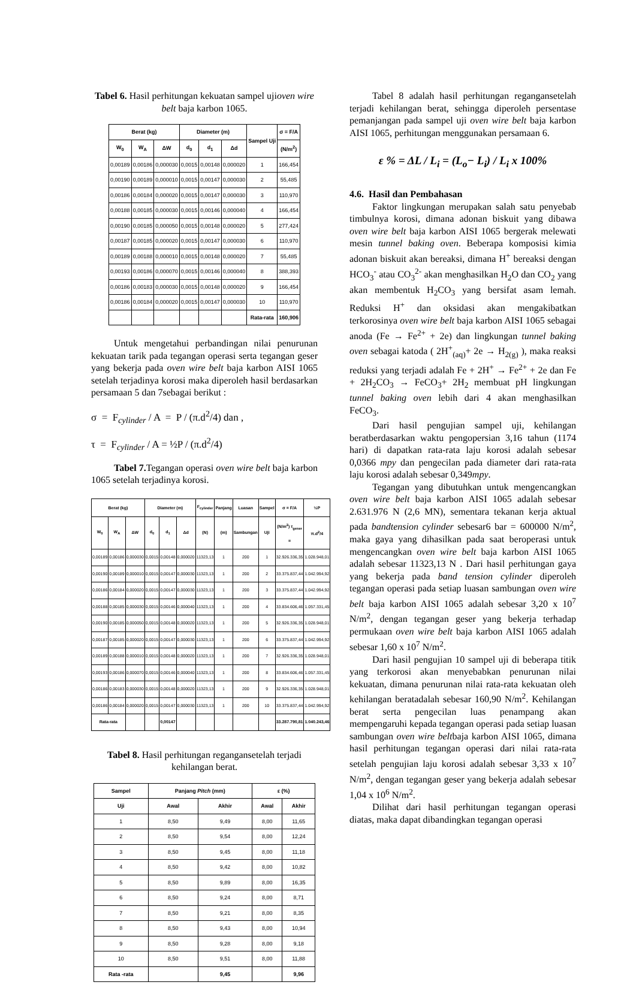Tabel 6. Hasil perhitungan kekuatan sampel ujioven wire belt baja karbon 1065.
| Berat (kg) | | | Diameter (m) | | | Sampel Uji | σ = F/A |
| --- | --- | --- | --- | --- | --- | --- | --- |
| W<sub>0</sub> | W<sub>A</sub> | ΔW | d<sub>0</sub> | d<sub>1</sub> | Δd | | (N/m<sup>2</sup>) |
| 0,00189 | 0,00186 | 0,000030 | 0,0015 | 0,00148 | 0,000020 | 1 | 166,454 |
| 0,00190 | 0,00189 | 0,000010 | 0,0015 | 0,00147 | 0,000030 | 2 | 55,485 |
| 0,00186 | 0,00184 | 0,000020 | 0,0015 | 0,00147 | 0,000030 | 3 | 110,970 |
| 0,00188 | 0,00185 | 0,000030 | 0,0015 | 0,00146 | 0,000040 | 4 | 166,454 |
| 0,00190 | 0,00185 | 0,000050 | 0,0015 | 0,00148 | 0,000020 | 5 | 277,424 |
| 0,00187 | 0,00185 | 0,000020 | 0,0015 | 0,00147 | 0,000030 | 6 | 110,970 |
| 0,00189 | 0,00188 | 0,000010 | 0,0015 | 0,00148 | 0,000020 | 7 | 55,485 |
| 0,00193 | 0,00186 | 0,000070 | 0,0015 | 0,00146 | 0,000040 | 8 | 388,393 |
| 0,00186 | 0,00183 | 0,000030 | 0,0015 | 0,00148 | 0,000020 | 9 | 166,454 |
| 0,00186 | 0,00184 | 0,000020 | 0,0015 | 0,00147 | 0,000030 | 10 | 110,970 |
| | | | | | | Rata-rata | 160,906 |
Untuk mengetahui perbandingan nilai penurunan kekuatan tarik pada tegangan operasi serta tegangan geser yang bekerja pada oven wire belt baja karbon AISI 1065 setelah terjadinya korosi maka diperoleh hasil berdasarkan persamaan 5 dan 7sebagai berikut :
σ = F<sub>cylinder</sub> / A = P / (π.d<sup>2</sup>/4) dan ,
τ = F<sub>cylinder</sub> / A = ½P / (π.d<sup>2</sup>/4)
Tabel 7. Tegangan operasi oven wire belt baja karbon 1065 setelah terjadinya korosi.
| Berat (kg) | | | Diameter (m) | | | F<sub>cylinder</sub> | Panjang | Luasan | Sampel | σ = F/A | ½P |
| --- | --- | --- | --- | --- | --- | --- | --- | --- | --- | --- | --- |
| W<sub>0</sub> | W<sub>A</sub> | ΔW | d<sub>0</sub> | d<sub>1</sub> | Δd | (N) | (m) | Sambungan | Uji | (N/m<sup>2</sup>) τ<sub>geser</sub> = | π.d<sup>2</sup>/4 |
| 0,00189 | 0,00186 | 0,000030 | 0,0015 | 0,00148 | 0,000020 | 11323,13 | 1 | 200 | 1 | 32.926.336,35 | 1.028.948,01 |
| 0,00190 | 0,00189 | 0,000010 | 0,0015 | 0,00147 | 0,000030 | 11323,13 | 1 | 200 | 2 | 33.375.837,44 | 1.042.994,92 |
| 0,00186 | 0,00184 | 0,000020 | 0,0015 | 0,00147 | 0,000030 | 11323,13 | 1 | 200 | 3 | 33.375.837,44 | 1.042.994,92 |
| 0,00188 | 0,00185 | 0,000030 | 0,0015 | 0,00146 | 0,000040 | 11323,13 | 1 | 200 | 4 | 33.834.606,46 | 1.057.331,45 |
| 0,00190 | 0,00185 | 0,000050 | 0,0015 | 0,00148 | 0,000020 | 11323,13 | 1 | 200 | 5 | 32.926.336,35 | 1.028.948,01 |
| 0,00187 | 0,00185 | 0,000020 | 0,0015 | 0,00147 | 0,000030 | 11323,13 | 1 | 200 | 6 | 33.375.837,44 | 1.042.994,92 |
| 0,00189 | 0,00188 | 0,000010 | 0,0015 | 0,00148 | 0,000020 | 11323,13 | 1 | 200 | 7 | 32.926.336,35 | 1.028.948,01 |
| 0,00193 | 0,00186 | 0,000070 | 0,0015 | 0,00146 | 0,000040 | 11323,13 | 1 | 200 | 8 | 33.834.606,46 | 1.057.331,45 |
| 0,00186 | 0,00183 | 0,000030 | 0,0015 | 0,00148 | 0,000020 | 11323,13 | 1 | 200 | 9 | 32.926.336,35 | 1.028.948,01 |
| 0,00186 | 0,00184 | 0,000020 | 0,0015 | 0,00147 | 0,000030 | 11323,13 | 1 | 200 | 10 | 33.375.837,44 | 1.042.994,92 |
| Rata-rata | | | | 0,00147 | | | | | | 33.287.790,81 | 1.040.243,46 |
Tabel 8. Hasil perhitungan regangansetelah terjadi kehilangan berat.
| Sampel | Panjang Pitch (mm) | | ε (%) | |
| --- | --- | --- | --- | --- |
| Uji | Awal | Akhir | Awal | Akhir |
| 1 | 8,50 | 9,49 | 8,00 | 11,65 |
| 2 | 8,50 | 9,54 | 8,00 | 12,24 |
| 3 | 8,50 | 9,45 | 8,00 | 11,18 |
| 4 | 8,50 | 9,42 | 8,00 | 10,82 |
| 5 | 8,50 | 9,89 | 8,00 | 16,35 |
| 6 | 8,50 | 9,24 | 8,00 | 8,71 |
| 7 | 8,50 | 9,21 | 8,00 | 8,35 |
| 8 | 8,50 | 9,43 | 8,00 | 10,94 |
| 9 | 8,50 | 9,28 | 8,00 | 9,18 |
| 10 | 8,50 | 9,51 | 8,00 | 11,88 |
| Rata -rata | | 9,45 | | 9,96 |
Tabel 8 adalah hasil perhitungan regangansetelah terjadi kehilangan berat, sehingga diperoleh persentase pemanjangan pada sampel uji oven wire belt baja karbon AISI 1065, perhitungan menggunakan persamaan 6.
ε % = ΔL / L<sub>i</sub> = (L<sub>o</sub>− L<sub>i</sub>) / L<sub>i</sub> x 100%
4.6. Hasil dan Pembahasan
Faktor lingkungan merupakan salah satu penyebab timbulnya korosi, dimana adonan biskuit yang dibawa oven wire belt baja karbon AISI 1065 bergerak melewati mesin tunnel baking oven. Beberapa komposisi kimia adonan biskuit akan bereaksi, dimana H<sup>+</sup> bereaksi dengan HCO<sub>3</sub><sup>-</sup> atau CO<sub>3</sub><sup>2-</sup> akan menghasilkan H<sub>2</sub>O dan CO<sub>2</sub> yang akan membentuk H<sub>2</sub>CO<sub>3</sub> yang bersifat asam lemah. Reduksi H<sup>+</sup> dan oksidasi akan mengakibatkan terkorosinya oven wire belt baja karbon AISI 1065 sebagai anoda (Fe → Fe<sup>2+</sup> + 2e) dan lingkungan tunnel baking oven sebagai katoda ( 2H<sup>+</sup><sub>(aq)</sub>+ 2e → H<sub>2(g)</sub> ), maka reaksi reduksi yang terjadi adalah Fe + 2H<sup>+</sup> → Fe<sup>2+</sup> + 2e dan Fe + 2H<sub>2</sub>CO<sub>3</sub> → FeCO<sub>3</sub>+ 2H<sub>2</sub> membuat pH lingkungan tunnel baking oven lebih dari 4 akan menghasilkan FeCO<sub>3</sub>.
Dari hasil pengujian sampel uji, kehilangan beratberdasarkan waktu pengopersian 3,16 tahun (1174 hari) di dapatkan rata-rata laju korosi adalah sebesar 0,0366 mpy dan pengecilan pada diameter dari rata-rata laju korosi adalah sebesar 0,349mpy.
Tegangan yang dibutuhkan untuk mengencangkan oven wire belt baja karbon AISI 1065 adalah sebesar 2.631.976 N (2,6 MN), sementara tekanan kerja aktual pada bandtension cylinder sebesar6 bar = 600000 N/m<sup>2</sup>, maka gaya yang dihasilkan pada saat beroperasi untuk mengencangkan oven wire belt baja karbon AISI 1065 adalah sebesar 11323,13 N . Dari hasil perhitungan gaya yang bekerja pada band tension cylinder diperoleh tegangan operasi pada setiap luasan sambungan oven wire belt baja karbon AISI 1065 adalah sebesar 3,20 x 10<sup>7</sup> N/m<sup>2</sup>, dengan tegangan geser yang bekerja terhadap permukaan oven wire belt baja karbon AISI 1065 adalah sebesar 1,60 x 10<sup>7</sup> N/m<sup>2</sup>.
Dari hasil pengujian 10 sampel uji di beberapa titik yang terkorosi akan menyebabkan penurunan nilai kekuatan, dimana penurunan nilai rata-rata kekuatan oleh kehilangan beratadalah sebesar 160,90 N/m<sup>2</sup>. Kehilangan berat serta pengecilan luas penampang akan mempengaruhi kepada tegangan operasi pada setiap luasan sambungan oven wire beltbaja karbon AISI 1065, dimana hasil perhitungan tegangan operasi dari nilai rata-rata setelah pengujian laju korosi adalah sebesar 3,33 x 10<sup>7</sup> N/m<sup>2</sup>, dengan tegangan geser yang bekerja adalah sebesar 1,04 x 10<sup>6</sup> N/m<sup>2</sup>.
Dilihat dari hasil perhitungan tegangan operasi diatas, maka dapat dibandingkan tegangan operasi